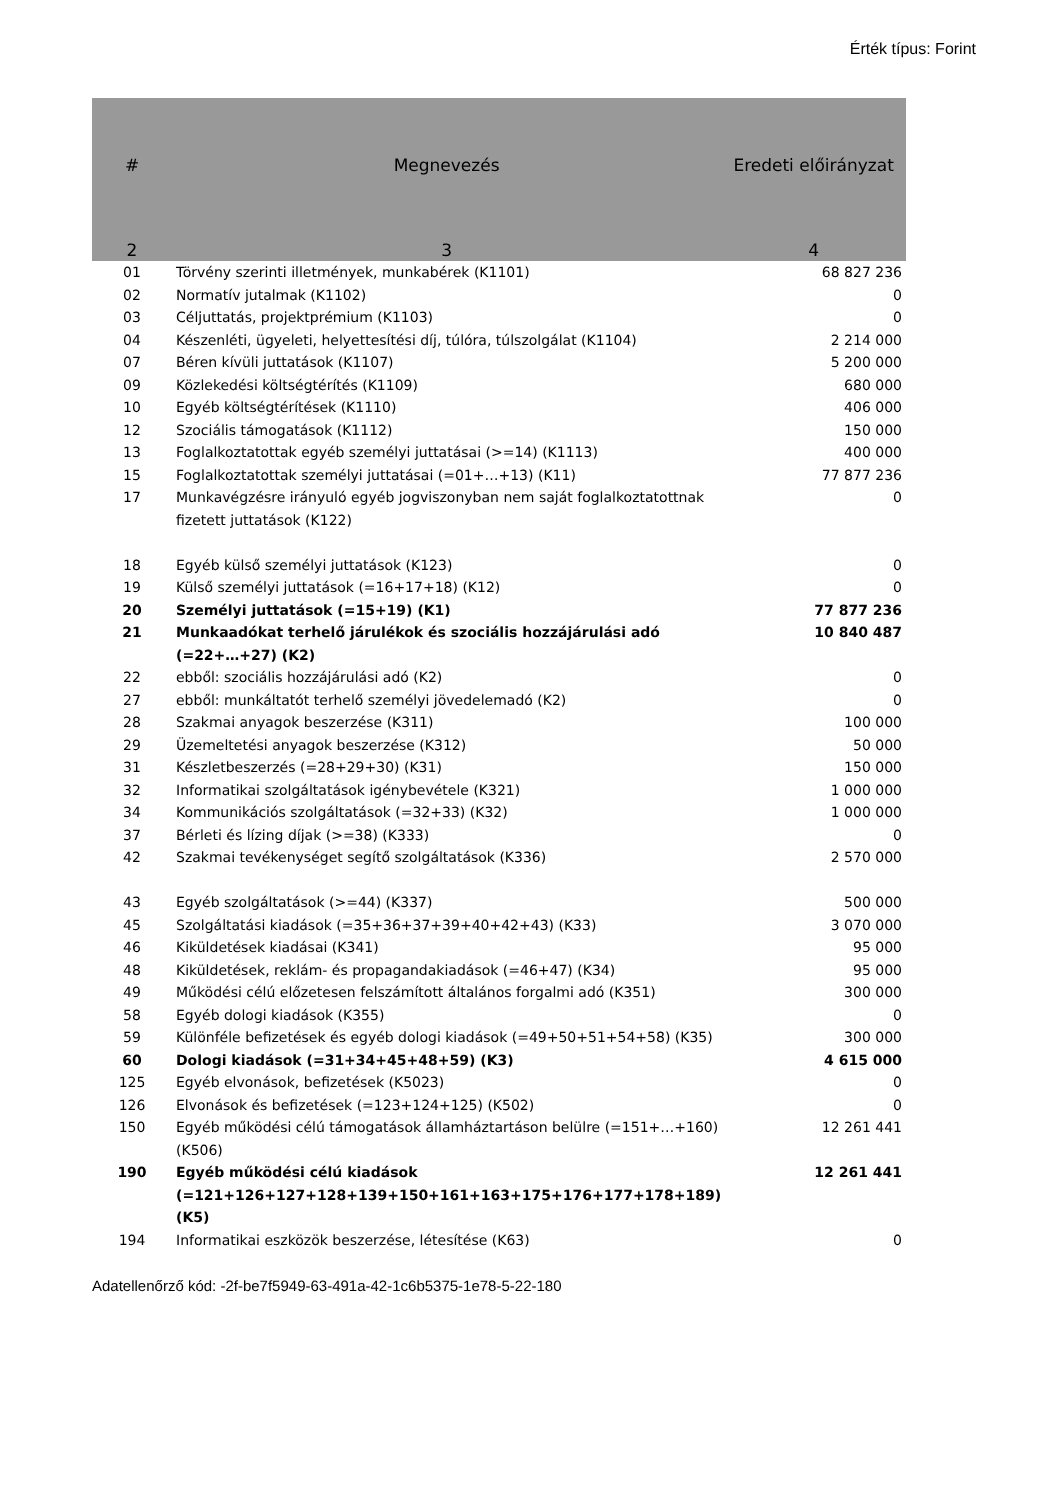Érték típus: Forint
| # | Megnevezés | Eredeti előirányzat |
| --- | --- | --- |
| 2 | 3 | 4 |
| 01 | Törvény szerinti illetmények, munkabérek (K1101) | 68 827 236 |
| 02 | Normatív jutalmak (K1102) | 0 |
| 03 | Céljuttatás, projektprémium (K1103) | 0 |
| 04 | Készenléti, ügyeleti, helyettesítési díj, túlóra, túlszolgálat (K1104) | 2 214 000 |
| 07 | Béren kívüli juttatások (K1107) | 5 200 000 |
| 09 | Közlekedési költségtérítés (K1109) | 680 000 |
| 10 | Egyéb költségtérítések (K1110) | 406 000 |
| 12 | Szociális támogatások (K1112) | 150 000 |
| 13 | Foglalkoztatottak egyéb személyi juttatásai (>=14) (K1113) | 400 000 |
| 15 | Foglalkoztatottak személyi juttatásai (=01+…+13) (K11) | 77 877 236 |
| 17 | Munkavégzésre irányuló egyéb jogviszonyban nem saját foglalkoztatottnak fizetett juttatások (K122) | 0 |
| 18 | Egyéb külső személyi juttatások (K123) | 0 |
| 19 | Külső személyi juttatások (=16+17+18) (K12) | 0 |
| 20 | Személyi juttatások (=15+19) (K1) | 77 877 236 |
| 21 | Munkaadókat terhelő járulékok és szociális hozzájárulási adó (=22+…+27) (K2) | 10 840 487 |
| 22 | ebből: szociális hozzájárulási adó (K2) | 0 |
| 27 | ebből: munkáltatót terhelő személyi jövedelemadó (K2) | 0 |
| 28 | Szakmai anyagok beszerzése (K311) | 100 000 |
| 29 | Üzemeltetési anyagok beszerzése (K312) | 50 000 |
| 31 | Készletbeszerzés (=28+29+30) (K31) | 150 000 |
| 32 | Informatikai szolgáltatások igénybevétele (K321) | 1 000 000 |
| 34 | Kommunikációs szolgáltatások (=32+33) (K32) | 1 000 000 |
| 37 | Bérleti és lízing díjak (>=38) (K333) | 0 |
| 42 | Szakmai tevékenységet segítő szolgáltatások (K336) | 2 570 000 |
| 43 | Egyéb szolgáltatások (>=44) (K337) | 500 000 |
| 45 | Szolgáltatási kiadások (=35+36+37+39+40+42+43) (K33) | 3 070 000 |
| 46 | Kiküldetések kiadásai (K341) | 95 000 |
| 48 | Kiküldetések, reklám- és propagandakiadások (=46+47) (K34) | 95 000 |
| 49 | Működési célú előzetesen felszámított általános forgalmi adó (K351) | 300 000 |
| 58 | Egyéb dologi kiadások (K355) | 0 |
| 59 | Különféle befizetések és egyéb dologi kiadások (=49+50+51+54+58) (K35) | 300 000 |
| 60 | Dologi kiadások (=31+34+45+48+59) (K3) | 4 615 000 |
| 125 | Egyéb elvonások, befizetések (K5023) | 0 |
| 126 | Elvonások és befizetések (=123+124+125) (K502) | 0 |
| 150 | Egyéb működési célú támogatások államháztartáson belülre (=151+…+160) (K506) | 12 261 441 |
| 190 | Egyéb működési célú kiadások (=121+126+127+128+139+150+161+163+175+176+177+178+189) (K5) | 12 261 441 |
| 194 | Informatikai eszközök beszerzése, létesítése (K63) | 0 |
Adatellenőrző kód: -2f-be7f5949-63-491a-42-1c6b5375-1e78-5-22-180